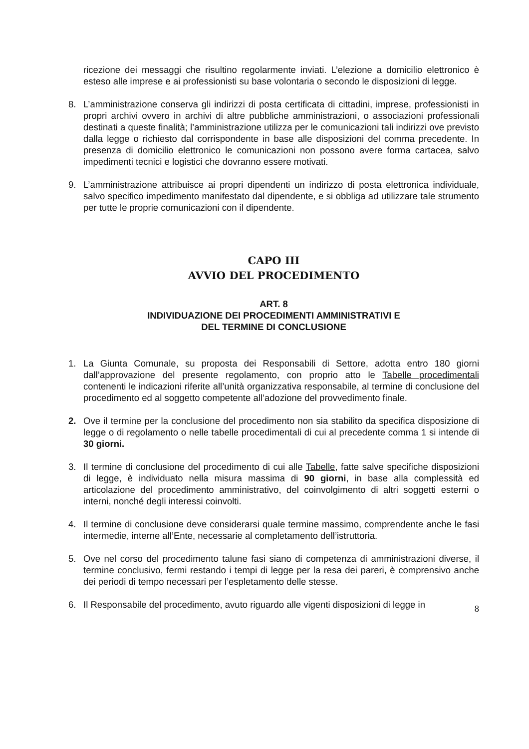ricezione dei messaggi che risultino regolarmente inviati. L’elezione a domicilio elettronico è esteso alle imprese e ai professionisti su base volontaria o secondo le disposizioni di legge.
8. L’amministrazione conserva gli indirizzi di posta certificata di cittadini, imprese, professionisti in propri archivi ovvero in archivi di altre pubbliche amministrazioni, o associazioni professionali destinati a queste finalità; l’amministrazione utilizza per le comunicazioni tali indirizzi ove previsto dalla legge o richiesto dal corrispondente in base alle disposizioni del comma precedente. In presenza di domicilio elettronico le comunicazioni non possono avere forma cartacea, salvo impedimenti tecnici e logistici che dovranno essere motivati.
9. L’amministrazione attribuisce ai propri dipendenti un indirizzo di posta elettronica individuale, salvo specifico impedimento manifestato dal dipendente, e si obbliga ad utilizzare tale strumento per tutte le proprie comunicazioni con il dipendente.
CAPO III
AVVIO DEL PROCEDIMENTO
ART. 8
INDIVIDUAZIONE DEI PROCEDIMENTI AMMINISTRATIVI E
DEL TERMINE DI CONCLUSIONE
1. La Giunta Comunale, su proposta dei Responsabili di Settore, adotta entro 180 giorni dall’approvazione del presente regolamento, con proprio atto le Tabelle procedimentali contenenti le indicazioni riferite all’unità organizzativa responsabile, al termine di conclusione del procedimento ed al soggetto competente all’adozione del provvedimento finale.
2. Ove il termine per la conclusione del procedimento non sia stabilito da specifica disposizione di legge o di regolamento o nelle tabelle procedimentali di cui al precedente comma 1 si intende di 30 giorni.
3. Il termine di conclusione del procedimento di cui alle Tabelle, fatte salve specifiche disposizioni di legge, è individuato nella misura massima di 90 giorni, in base alla complessità ed articolazione del procedimento amministrativo, del coinvolgimento di altri soggetti esterni o interni, nonché degli interessi coinvolti.
4. Il termine di conclusione deve considerarsi quale termine massimo, comprendente anche le fasi intermedie, interne all’Ente, necessarie al completamento dell’istruttoria.
5. Ove nel corso del procedimento talune fasi siano di competenza di amministrazioni diverse, il termine conclusivo, fermi restando i tempi di legge per la resa dei pareri, è comprensivo anche dei periodi di tempo necessari per l’espletamento delle stesse.
6. Il Responsabile del procedimento, avuto riguardo alle vigenti disposizioni di legge in
8